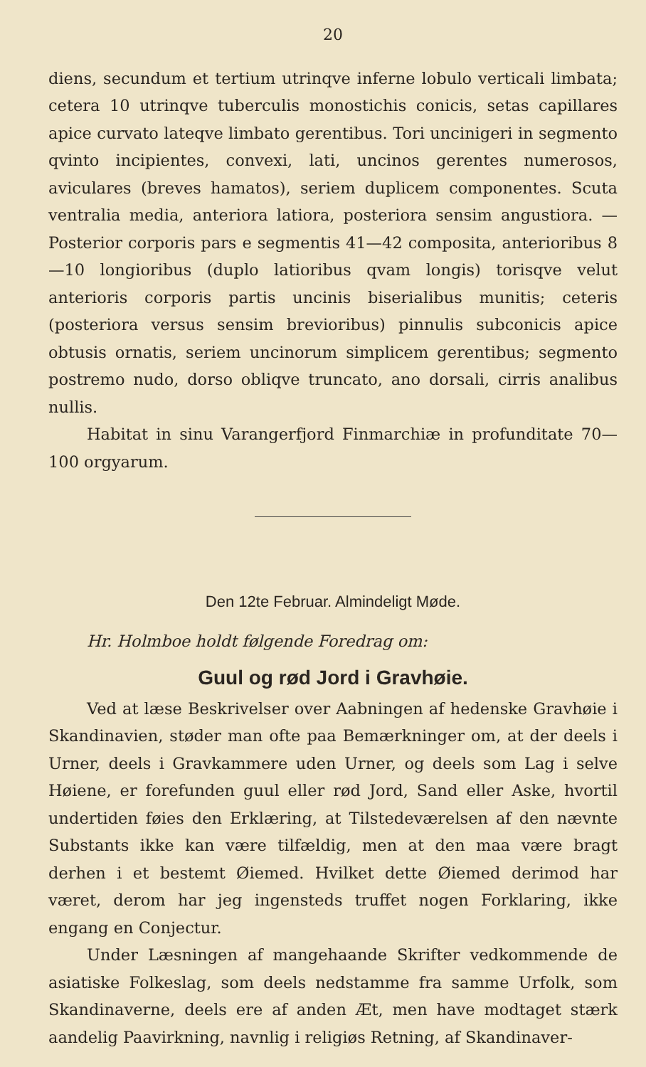20
diens, secundum et tertium utrinqve inferne lobulo verticali limbata; cetera 10 utrinqve tuberculis monostichis conicis, setas capillares apice curvato lateqve limbato gerentibus. Tori uncinigeri in segmento qvinto incipientes, convexi, lati, uncinos gerentes numerosos, aviculares (breves hamatos), seriem duplicem componentes. Scuta ventralia media, anteriora latiora, posteriora sensim angustiora. — Posterior corporis pars e segmentis 41—42 composita, anterioribus 8—10 longioribus (duplo latioribus qvam longis) torisqve velut anterioris corporis partis uncinis biserialibus munitis; ceteris (posteriora versus sensim brevioribus) pinnulis subconicis apice obtusis ornatis, seriem uncinorum simplicem gerentibus; segmento postremo nudo, dorso obliqve truncato, ano dorsali, cirris analibus nullis.
Habitat in sinu Varangerfjord Finmarchiæ in profunditate 70—100 orgyarum.
Den 12te Februar. Almindeligt Møde.
Hr. Holmboe holdt følgende Foredrag om:
Guul og rød Jord i Gravhøie.
Ved at læse Beskrivelser over Aabningen af hedenske Gravhøie i Skandinavien, støder man ofte paa Bemærkninger om, at der deels i Urner, deels i Gravkammere uden Urner, og deels som Lag i selve Høiene, er forefunden guul eller rød Jord, Sand eller Aske, hvortil undertiden føies den Erklæring, at Tilstedeværelsen af den nævnte Substants ikke kan være tilfældig, men at den maa være bragt derhen i et bestemt Øiemed. Hvilket dette Øiemed derimod har været, derom har jeg ingensteds truffet nogen Forklaring, ikke engang en Conjectur.
Under Læsningen af mangehaande Skrifter vedkommende de asiatiske Folkeslag, som deels nedstamme fra samme Urfolk, som Skandinaverne, deels ere af anden Æt, men have modtaget stærk aandelig Paavirkning, navnlig i religiøs Retning, af Skandinaver-